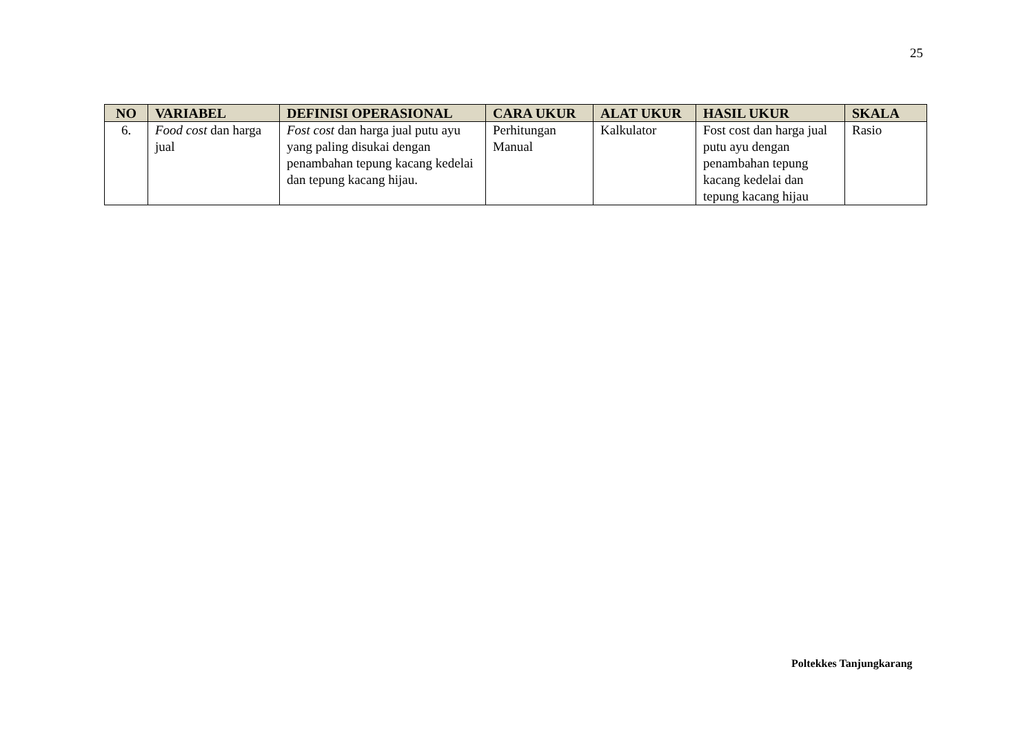25
| NO | VARIABEL | DEFINISI OPERASIONAL | CARA UKUR | ALAT UKUR | HASIL UKUR | SKALA |
| --- | --- | --- | --- | --- | --- | --- |
| 6. | Food cost dan harga jual | Fost cost dan harga jual putu ayu yang paling disukai dengan penambahan tepung kacang kedelai dan tepung kacang hijau. | Perhitungan Manual | Kalkulator | Fost cost dan harga jual putu ayu dengan penambahan tepung kacang kedelai dan tepung kacang hijau | Rasio |
Poltekkes Tanjungkarang